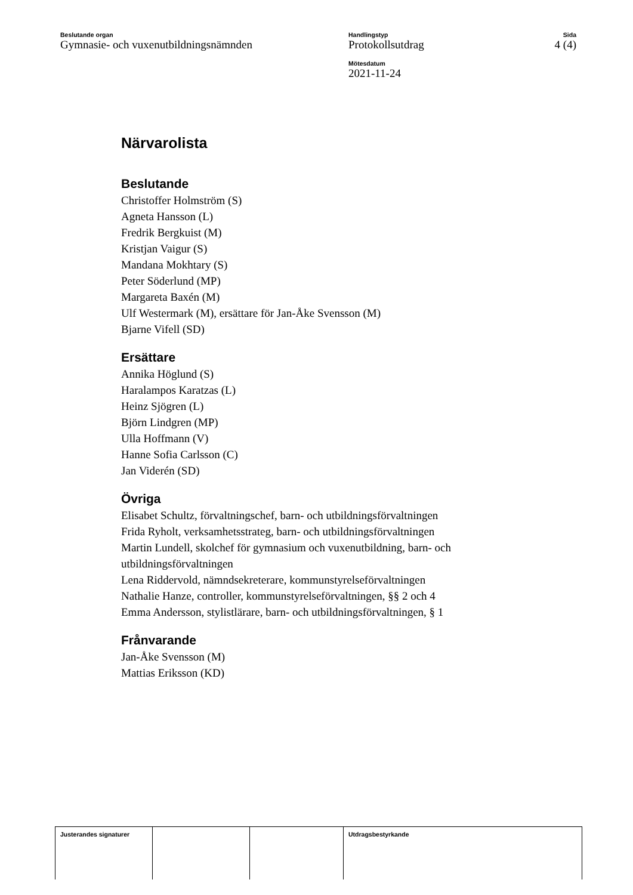Beslutande organ
Gymnasie- och vuxenutbildningsnämnden
Handlingstyp
Protokollsutdrag
Mötesdatum
2021-11-24
Sida
4 (4)
Närvarolista
Beslutande
Christoffer Holmström (S)
Agneta Hansson (L)
Fredrik Bergkuist (M)
Kristjan Vaigur (S)
Mandana Mokhtary (S)
Peter Söderlund (MP)
Margareta Baxén (M)
Ulf Westermark (M), ersättare för Jan-Åke Svensson (M)
Bjarne Vifell (SD)
Ersättare
Annika Höglund (S)
Haralampos Karatzas (L)
Heinz Sjögren (L)
Björn Lindgren (MP)
Ulla Hoffmann (V)
Hanne Sofia Carlsson (C)
Jan Viderén (SD)
Övriga
Elisabet Schultz, förvaltningschef, barn- och utbildningsförvaltningen
Frida Ryholt, verksamhetsstrateg, barn- och utbildningsförvaltningen
Martin Lundell, skolchef för gymnasium och vuxenutbildning, barn- och
utbildningsförvaltningen
Lena Riddervold, nämndsekreterare, kommunstyrelseförvaltningen
Nathalie Hanze, controller, kommunstyrelseförvaltningen, §§ 2 och 4
Emma Andersson, stylistlärare, barn- och utbildningsförvaltningen, § 1
Frånvarande
Jan-Åke Svensson (M)
Mattias Eriksson (KD)
| Justerandes signaturer | | | Utdragsbestyrkande |